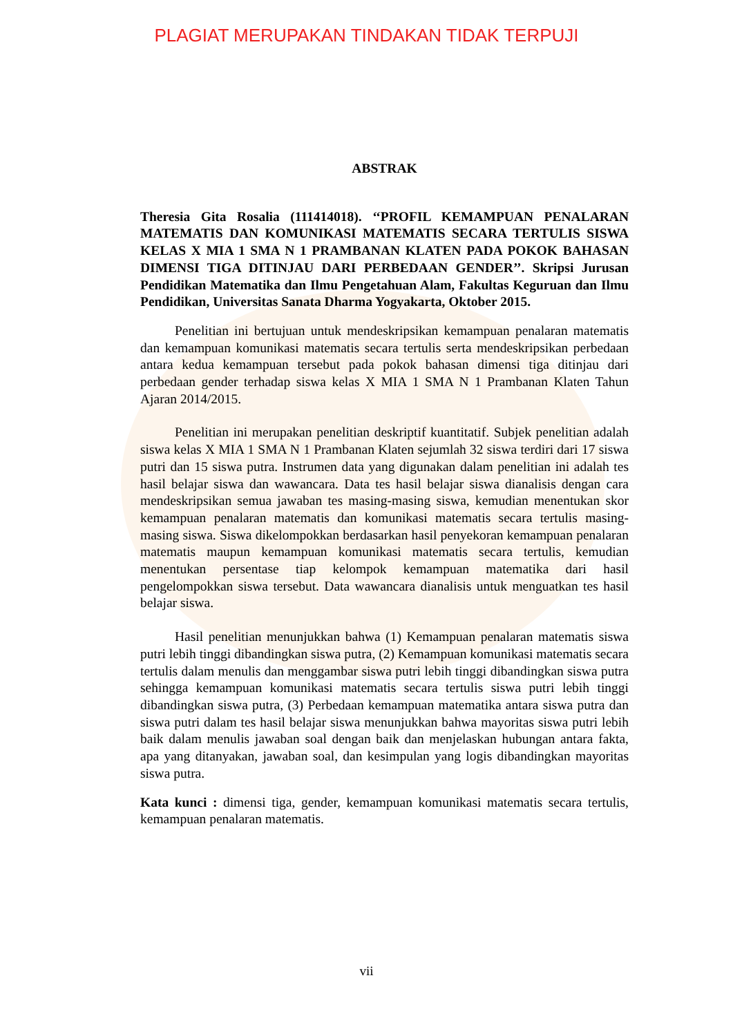PLAGIAT MERUPAKAN TINDAKAN TIDAK TERPUJI
ABSTRAK
Theresia Gita Rosalia (111414018). ‘‘PROFIL KEMAMPUAN PENALARAN MATEMATIS DAN KOMUNIKASI MATEMATIS SECARA TERTULIS SISWA KELAS X MIA 1 SMA N 1 PRAMBANAN KLATEN PADA POKOK BAHASAN DIMENSI TIGA DITINJAU DARI PERBEDAAN GENDER’’. Skripsi Jurusan Pendidikan Matematika dan Ilmu Pengetahuan Alam, Fakultas Keguruan dan Ilmu Pendidikan, Universitas Sanata Dharma Yogyakarta, Oktober 2015.
Penelitian ini bertujuan untuk mendeskripsikan kemampuan penalaran matematis dan kemampuan komunikasi matematis secara tertulis serta mendeskripsikan perbedaan antara kedua kemampuan tersebut pada pokok bahasan dimensi tiga ditinjau dari perbedaan gender terhadap siswa kelas X MIA 1 SMA N 1 Prambanan Klaten Tahun Ajaran 2014/2015.
Penelitian ini merupakan penelitian deskriptif kuantitatif. Subjek penelitian adalah siswa kelas X MIA 1 SMA N 1 Prambanan Klaten sejumlah 32 siswa terdiri dari 17 siswa putri dan 15 siswa putra. Instrumen data yang digunakan dalam penelitian ini adalah tes hasil belajar siswa dan wawancara. Data tes hasil belajar siswa dianalisis dengan cara mendeskripsikan semua jawaban tes masing-masing siswa, kemudian menentukan skor kemampuan penalaran matematis dan komunikasi matematis secara tertulis masing-masing siswa. Siswa dikelompokkan berdasarkan hasil penyekoran kemampuan penalaran matematis maupun kemampuan komunikasi matematis secara tertulis, kemudian menentukan persentase tiap kelompok kemampuan matematika dari hasil pengelompokkan siswa tersebut. Data wawancara dianalisis untuk menguatkan tes hasil belajar siswa.
Hasil penelitian menunjukkan bahwa (1) Kemampuan penalaran matematis siswa putri lebih tinggi dibandingkan siswa putra, (2) Kemampuan komunikasi matematis secara tertulis dalam menulis dan menggambar siswa putri lebih tinggi dibandingkan siswa putra sehingga kemampuan komunikasi matematis secara tertulis siswa putri lebih tinggi dibandingkan siswa putra, (3) Perbedaan kemampuan matematika antara siswa putra dan siswa putri dalam tes hasil belajar siswa menunjukkan bahwa mayoritas siswa putri lebih baik dalam menulis jawaban soal dengan baik dan menjelaskan hubungan antara fakta, apa yang ditanyakan, jawaban soal, dan kesimpulan yang logis dibandingkan mayoritas siswa putra.
Kata kunci : dimensi tiga, gender, kemampuan komunikasi matematis secara tertulis, kemampuan penalaran matematis.
vii